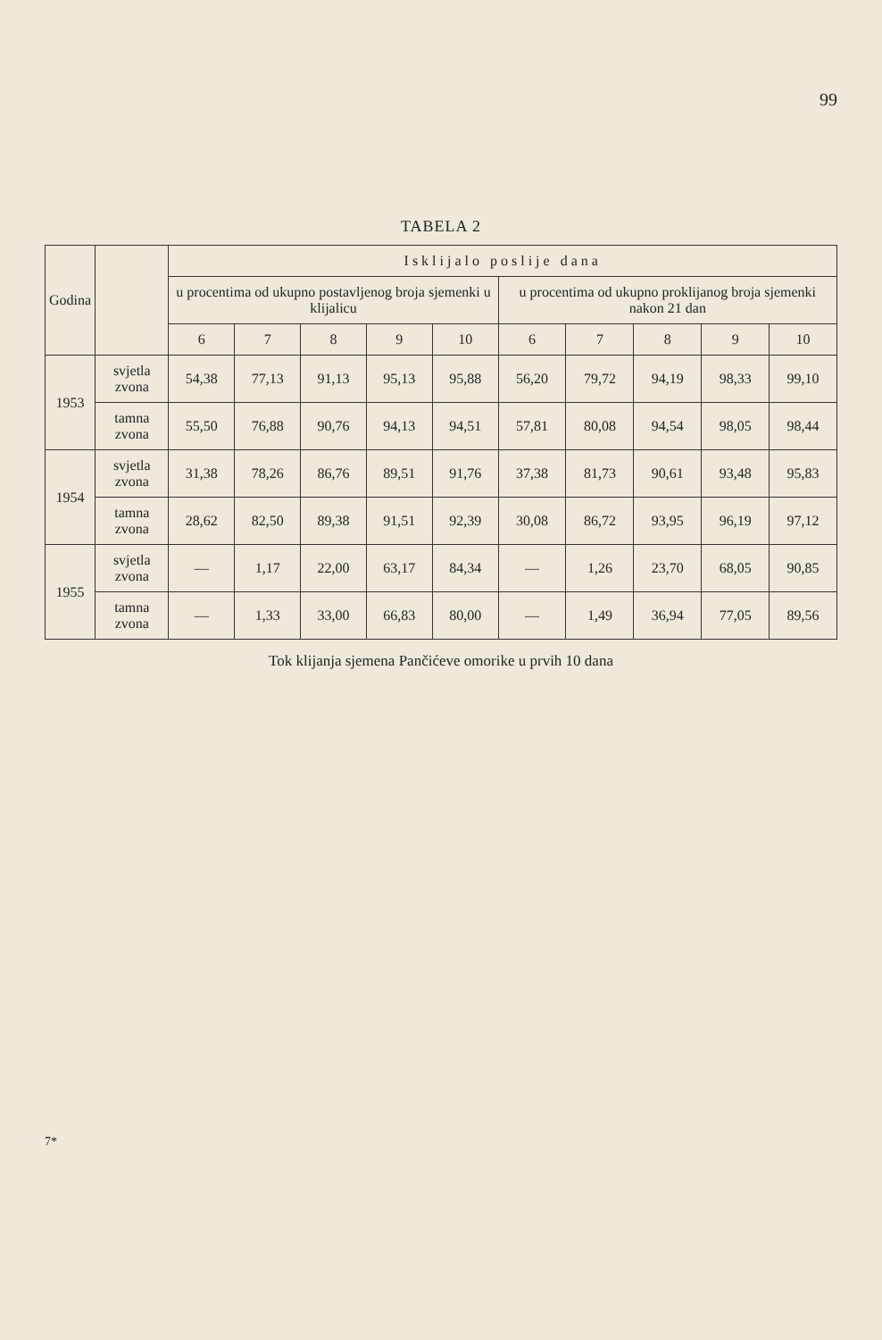99
TABELA 2
| Godina | | Isklijalo poslije dana | | | | | | | | | |
| --- | --- | --- | --- | --- | --- | --- | --- | --- | --- | --- | --- |
| | | u procentima od ukupno postavljenog broja sjemenki u klijalicu | | | | | u procentima od ukupno proklijanog broja sjemenki nakon 21 dan | | | | |
| | | 6 | 7 | 8 | 9 | 10 | 6 | 7 | 8 | 9 | 10 |
| 1953 | svjetla zvona | 54,38 | 77,13 | 91,13 | 95,13 | 95,88 | 56,20 | 79,72 | 94,19 | 98,33 | 99,10 |
| | tamna zvona | 55,50 | 76,88 | 90,76 | 94,13 | 94,51 | 57,81 | 80,08 | 94,54 | 98,05 | 98,44 |
| 1954 | svjetla zvona | 31,38 | 78,26 | 86,76 | 89,51 | 91,76 | 37,38 | 81,73 | 90,61 | 93,48 | 95,83 |
| | tamna zvona | 28,62 | 82,50 | 89,38 | 91,51 | 92,39 | 30,08 | 86,72 | 93,95 | 96,19 | 97,12 |
| 1955 | svjetla zvona | — | 1,17 | 22,00 | 63,17 | 84,34 | — | 1,26 | 23,70 | 68,05 | 90,85 |
| | tamna zvona | — | 1,33 | 33,00 | 66,83 | 80,00 | — | 1,49 | 36,94 | 77,05 | 89,56 |
Tok klijanja sjemena Pančićeve omorike u prvih 10 dana
7*